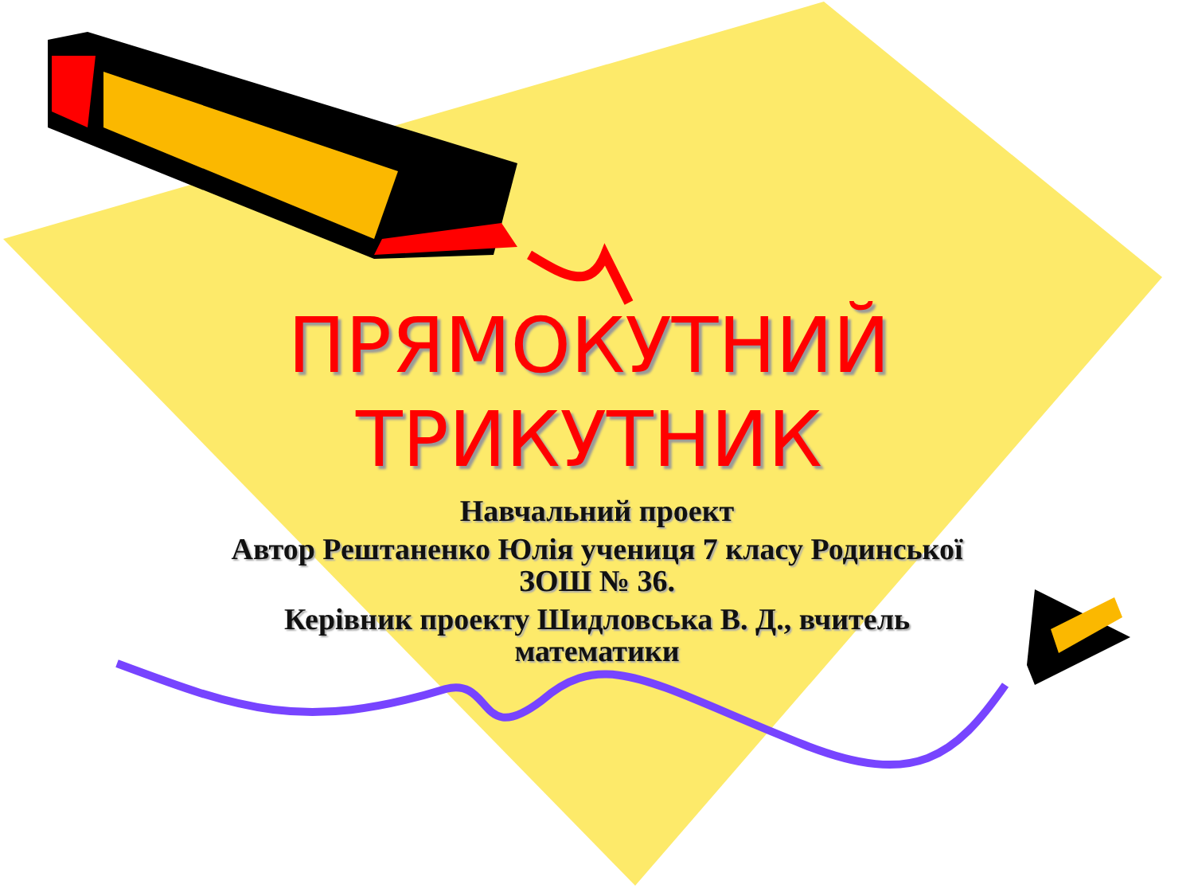ПРЯМОКУТНИЙ ТРИКУТНИК
Навчальний проект
Автор Рештаненко Юлія учениця 7 класу Родинської ЗОШ № 36.
Керівник проекту Шидловська В. Д., вчитель математики